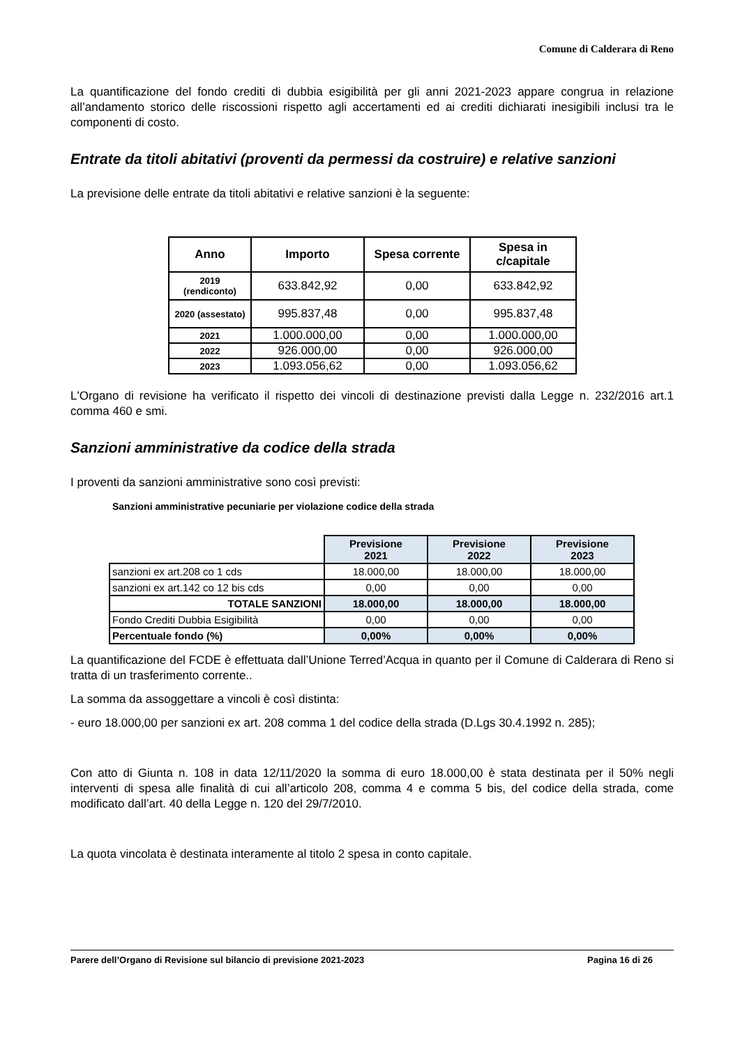Comune di Calderara di Reno
La quantificazione del fondo crediti di dubbia esigibilità per gli anni 2021-2023 appare congrua in relazione all’andamento storico delle riscossioni rispetto agli accertamenti ed ai crediti dichiarati inesigibili inclusi tra le componenti di costo.
Entrate da titoli abitativi (proventi da permessi da costruire) e relative sanzioni
La previsione delle entrate da titoli abitativi e relative sanzioni è la seguente:
| Anno | Importo | Spesa corrente | Spesa in c/capitale |
| --- | --- | --- | --- |
| 2019 (rendiconto) | 633.842,92 | 0,00 | 633.842,92 |
| 2020 (assestato) | 995.837,48 | 0,00 | 995.837,48 |
| 2021 | 1.000.000,00 | 0,00 | 1.000.000,00 |
| 2022 | 926.000,00 | 0,00 | 926.000,00 |
| 2023 | 1.093.056,62 | 0,00 | 1.093.056,62 |
L'Organo di revisione ha verificato il rispetto dei vincoli di destinazione previsti dalla Legge n. 232/2016 art.1 comma 460 e smi.
Sanzioni amministrative da codice della strada
I proventi da sanzioni amministrative sono così previsti:
Sanzioni amministrative pecuniarie per violazione codice della strada
| | Previsione 2021 | Previsione 2022 | Previsione 2023 |
| sanzioni ex art.208 co 1 cds | 18.000,00 | 18.000,00 | 18.000,00 |
| sanzioni ex art.142 co 12 bis cds | 0,00 | 0,00 | 0,00 |
| TOTALE SANZIONI | 18.000,00 | 18.000,00 | 18.000,00 |
| Fondo Crediti Dubbia Esigibilità | 0,00 | 0,00 | 0,00 |
| Percentuale fondo (%) | 0,00% | 0,00% | 0,00% |
La quantificazione del FCDE è effettuata dall’Unione Terred’Acqua in quanto per il Comune di Calderara di Reno si tratta di un trasferimento corrente..
La somma da assoggettare a vincoli è così distinta:
- euro 18.000,00 per sanzioni ex art. 208 comma 1 del codice della strada (D.Lgs 30.4.1992 n. 285);
Con atto di Giunta n. 108 in data 12/11/2020 la somma di euro 18.000,00 è stata destinata per il 50% negli interventi di spesa alle finalità di cui all’articolo 208, comma 4 e comma 5 bis, del codice della strada, come modificato dall’art. 40 della Legge n. 120 del 29/7/2010.
La quota vincolata è destinata interamente al titolo 2 spesa in conto capitale.
Parere dell’Organo di Revisione sul bilancio di previsione 2021-2023 Pagina 16 di 26